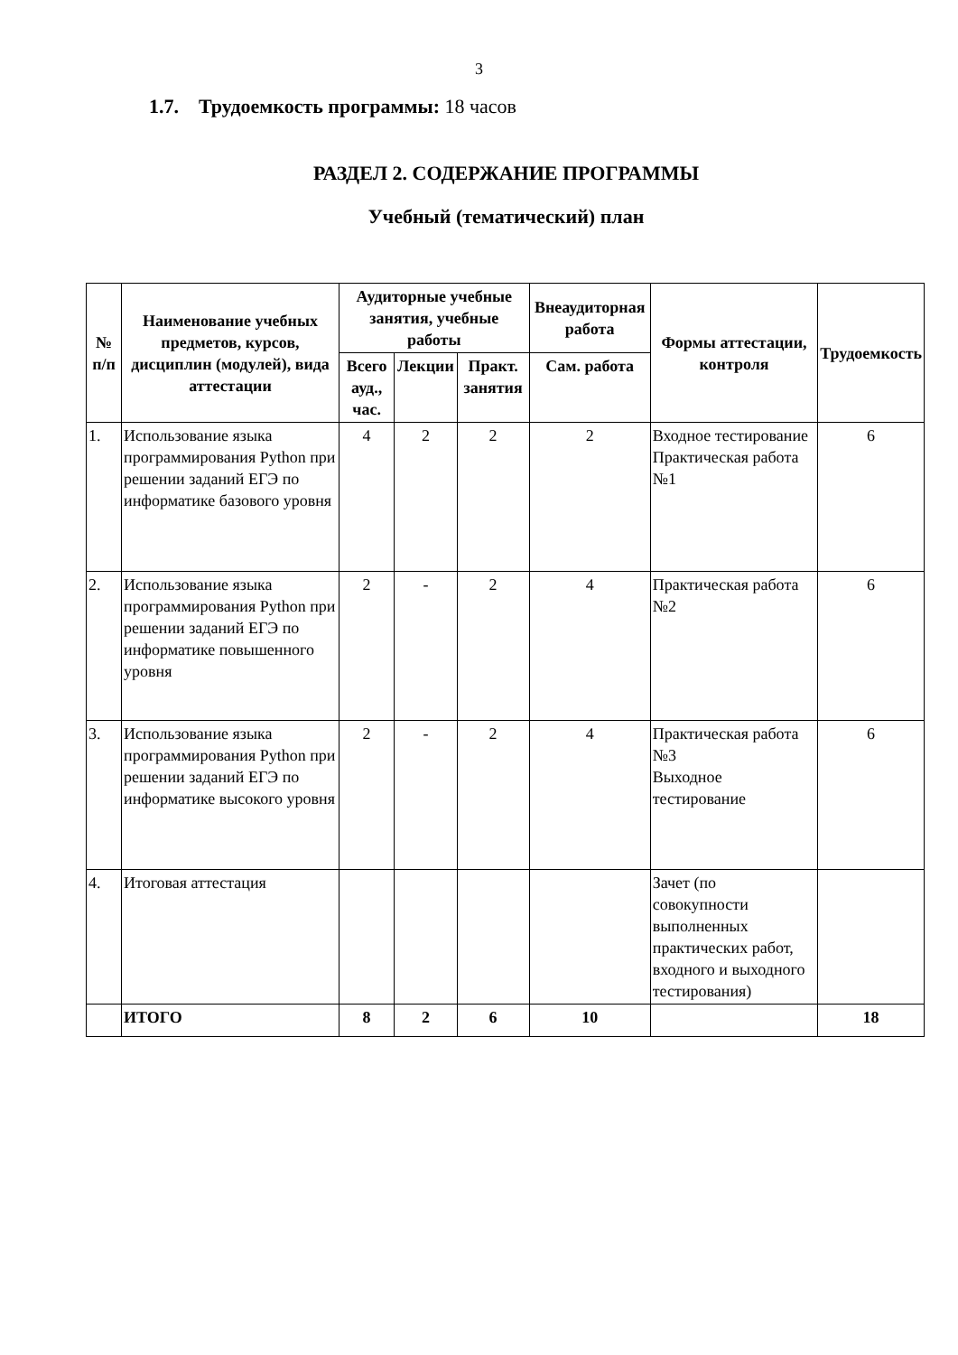3
1.7. Трудоемкость программы: 18 часов
РАЗДЕЛ 2. СОДЕРЖАНИЕ ПРОГРАММЫ
Учебный (тематический) план
| № п/п | Наименование учебных предметов, курсов, дисциплин (модулей), вида аттестации | Аудиторные учебные занятия, учебные работы | | | Внеаудиторная работа | Формы аттестации, контроля | Трудоемкость |
| --- | --- | --- | --- | --- | --- | --- | --- |
| | | Всего ауд., час. | Лекции | Практ. занятия | Сам. работа | | |
| 1. | Использование языка программирования Python при решении заданий ЕГЭ по информатике базового уровня | 4 | 2 | 2 | 2 | Входное тестирование Практическая работа №1 | 6 |
| 2. | Использование языка программирования Python при решении заданий ЕГЭ по информатике повышенного уровня | 2 | - | 2 | 4 | Практическая работа №2 | 6 |
| 3. | Использование языка программирования Python при решении заданий ЕГЭ по информатике высокого уровня | 2 | - | 2 | 4 | Практическая работа №3 Выходное тестирование | 6 |
| 4. | Итоговая аттестация | | | | | Зачет (по совокупности выполненных практических работ, входного и выходного тестирования) | |
| | ИТОГО | 8 | 2 | 6 | 10 | | 18 |